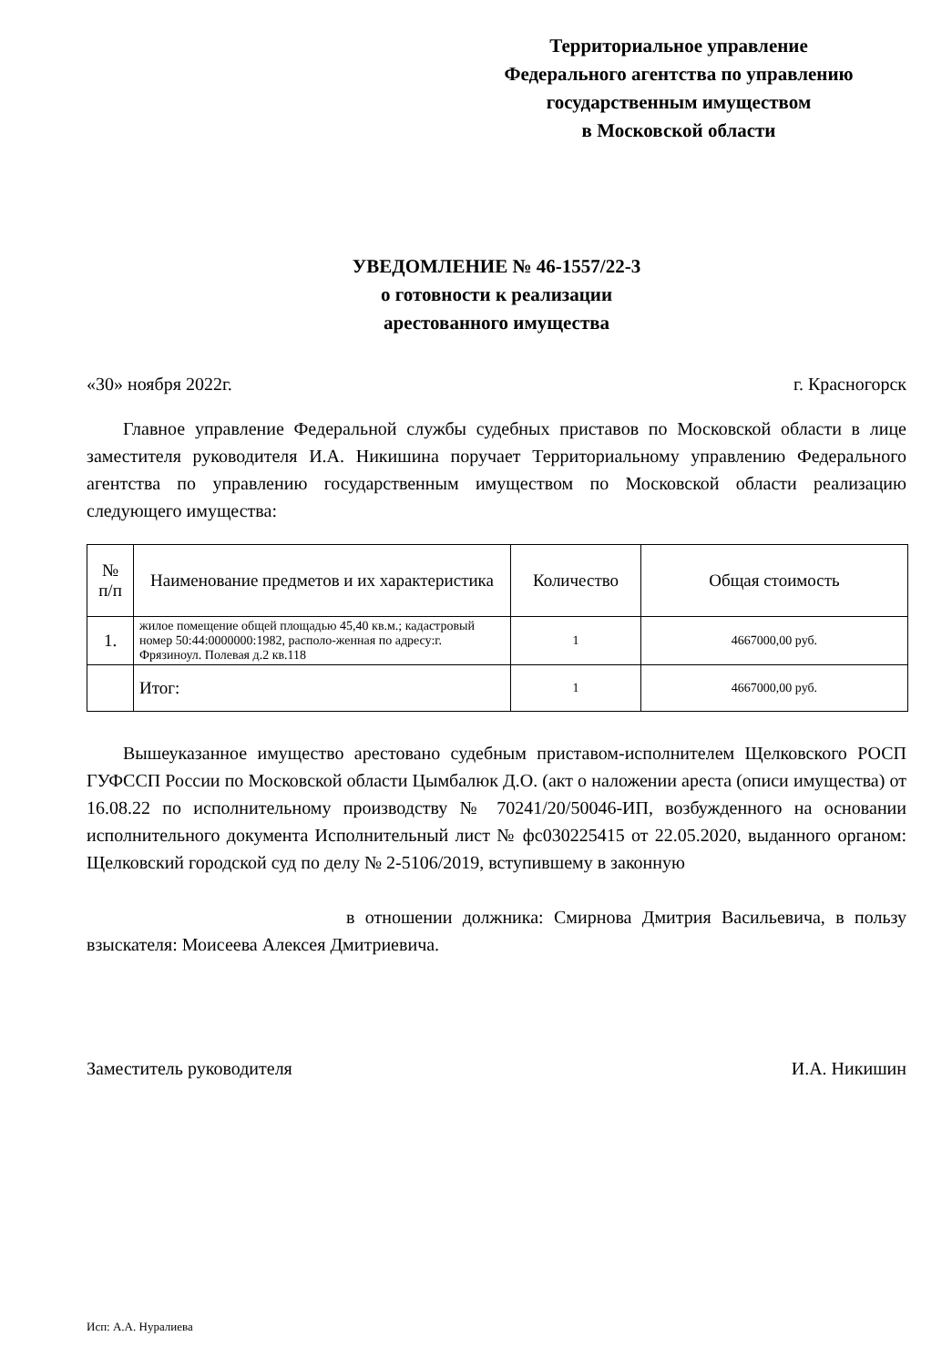Территориальное управление
Федерального агентства по управлению
государственным имуществом
в Московской области
УВЕДОМЛЕНИЕ № 46-1557/22-3
о готовности к реализации
арестованного имущества
«30» ноября 2022г. г. Красногорск
Главное управление Федеральной службы судебных приставов по Московской области в лице заместителя руководителя И.А. Никишина поручает Территориальному управлению Федерального агентства по управлению государственным имуществом по Московской области реализацию следующего имущества:
| № п/п | Наименование предметов и их характеристика | Количество | Общая стоимость |
| --- | --- | --- | --- |
| 1. | жилое помещение общей площадью 45,40 кв.м.; кадастровый номер 50:44:0000000:1982, располо-женная по адресу:г. Фрязиноул. Полевая д.2 кв.118 | 1 | 4667000,00 руб. |
| | Итог: | 1 | 4667000,00 руб. |
Вышеуказанное имущество арестовано судебным приставом-исполнителем Щелковского РОСП ГУФССП России по Московской области Цымбалюк Д.О. (акт о наложении ареста (описи имущества) от 16.08.22 по исполнительному производству № 70241/20/50046-ИП, возбужденного на основании исполнительного документа Исполнительный лист № фс030225415 от 22.05.2020, выданного органом: Щелковский городской суд по делу № 2-5106/2019, вступившему в законную
в отношении должника: Смирнова Дмитрия Васильевича, в пользу взыскателя: Моисеева Алексея Дмитриевича.
Заместитель руководителя И.А. Никишин
Исп: А.А. Нуралиева